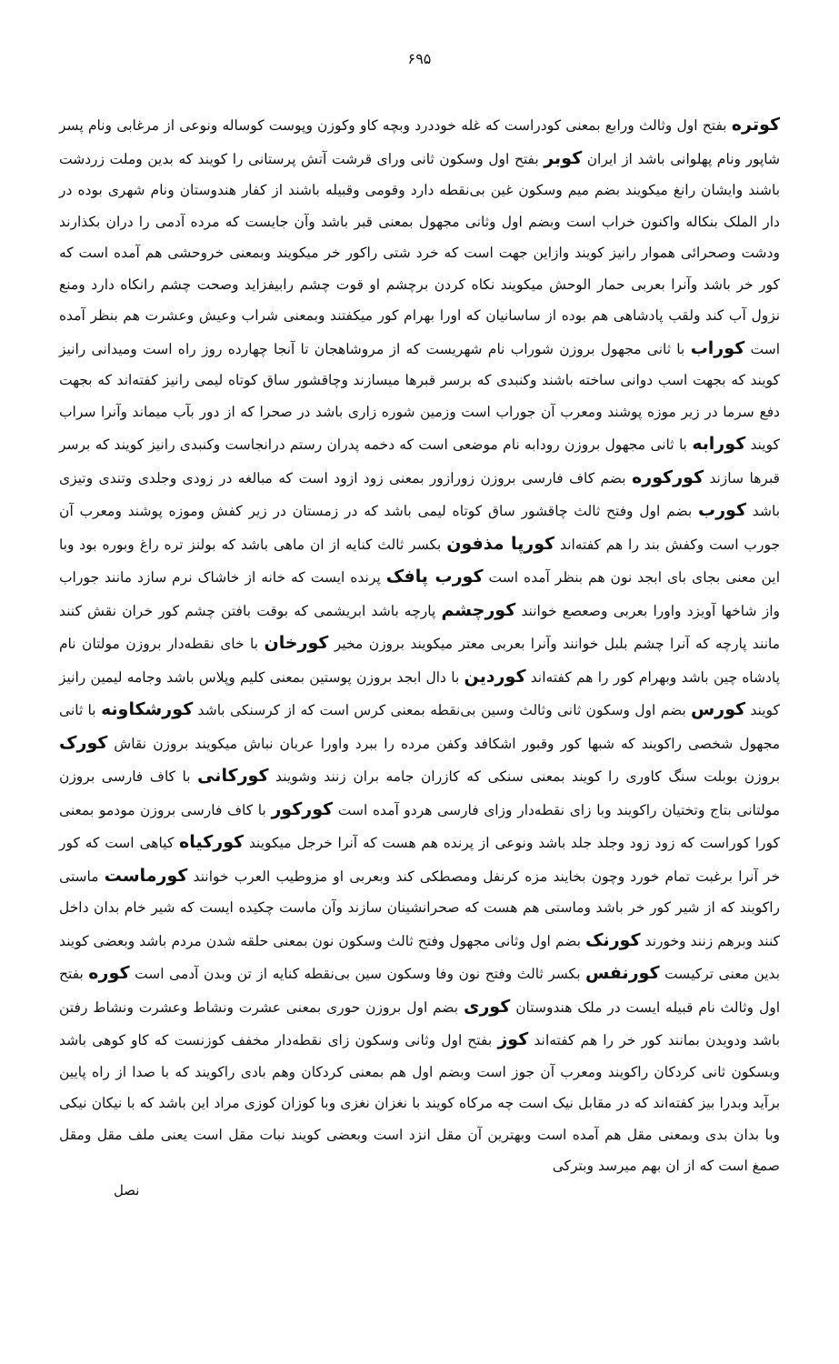۶۹۵
کوتره بفتح اول وثالث ورابع بمعنی کودراست که غله خوددرد وبچه کاو وکوزن وپوست کوساله ونوعی از مرغابی ونام پسر شاپور ونام پهلوانی باشد از ایران کوبر بفتح اول وسکون ثانی ورای قرشت آتش پرستانی را کویند که بدین وملت زردشت باشند وایشان رانغ میکویند بضم میم وسکون غین بی‌نقطه دارد وقومی وقبیله باشند از کفار هندوستان ونام شهری بوده در دار الملک بنکاله واکنون خراب است وبضم اول وثانی مجهول بمعنی قبر باشد وآن جایست که مرده آدمی را دران بکذارند ودشت وصحرائی هموار رانیز کویند وازاین جهت است که خرد شتی راکور خر میکویند وبمعنی خروحشی هم آمده است که کور خر باشد وآنرا بعربی حمار الوحش میکویند نکاه کردن برچشم او قوت چشم رابیفزاید وصحت چشم رانکاه دارد ومنع نزول آب کند ولقب پادشاهی هم بوده از ساسانیان که اورا بهرام کور میکفتند وبمعنی شراب وعیش وعشرت هم بنظر آمده است کوراب با ثانی مجهول بروزن شوراب نام شهریست که از مروشاهجان تا آنجا چهارده روز راه است ومیدانی رانیز کویند که بجهت اسب دوانی ساخته باشند وکنبدی که برسر قبرها میسازند وچاقشور ساق کوتاه لیمی رانیز کفته‌اند که بجهت دفع سرما در زیر موزه پوشند ومعرب آن جوراب است وزمین شوره زاری باشد در صحرا که از دور بآب میماند وآنرا سراب کویند کورابه با ثانی مجهول بروزن رودابه نام موضعی است که دخمه پدران رستم درانجاست وکنبدی رانیز کویند که برسر قبرها سازند کورکوره بضم کاف فارسی بروزن زورازور بمعنی زود ازود است که مبالغه در زودی وجلدی وتندی وتیزی باشد کورب بضم اول وفتح ثالث چاقشور ساق کوتاه لیمی باشد که در زمستان در زیر کفش وموزه پوشند ومعرب آن جورب است وکفش بند را هم کفته‌اند کورپا مذفون بکسر ثالث کنایه از ان ماهی باشد که بولنز تره راغ وبوره بود وبا این معنی بجای بای ابجد نون هم بنظر آمده است کورب پافک پرنده ایست که خانه از خاشاک نرم سازد مانند جوراب واز شاخها آویزد واورا بعربی وصعصع خوانند کورچشم پارچه باشد ابریشمی که بوقت بافتن چشم کور خران نقش کنند مانند پارچه که آنرا چشم بلبل خوانند وآنرا بعربی معتر میکویند بروزن مخیر کورخان با خای نقطه‌دار بروزن مولتان نام پادشاه چین باشد وبهرام کور را هم کفته‌اند کوردین با دال ابجد بروزن پوستین بمعنی کلیم وپلاس باشد وجامه لیمین رانیز کویند کورس بضم اول وسکون ثانی وثالث وسین بی‌نقطه بمعنی کرس است که از کرسنکی باشد کورشکاونه با ثانی مجهول شخصی راکویند که شبها کور وقبور اشکافد وکفن مرده را ببرد واورا عربان نباش میکویند بروزن نقاش کورک بروزن بوبلت سنگ کاوری را کویند بمعنی سنکی که کازران جامه بران زنند وشویند کورکانی با کاف فارسی بروزن مولتانی بتاج وتختیان راکویند وبا زای نقطه‌دار وزای فارسی هردو آمده است کورکور با کاف فارسی بروزن مودمو بمعنی کورا کوراست که زود زود وجلد جلد باشد ونوعی از پرنده هم هست که آنرا خرجل میکویند کورکیاه کیاهی است که کور خر آنرا برغبت تمام خورد وچون بخایند مزه کرنفل ومصطکی کند وبعربی او مزوطیب العرب خوانند کورماست ماستی راکویند که از شیر کور خر باشد وماستی هم هست که صحرانشینان سازند وآن ماست چکیده ایست که شیر خام بدان داخل کنند وبرهم زنند وخورند کورنک بضم اول وثانی مجهول وفتح ثالث وسکون نون بمعنی حلقه شدن مردم باشد وبعضی کویند بدین معنی ترکیست کورنفس بکسر ثالث وفتح نون وفا وسکون سین بی‌نقطه کنایه از تن وبدن آدمی است کوره بفتح اول وثالث نام قبیله ایست در ملک هندوستان کوری بضم اول بروزن حوری بمعنی عشرت ونشاط وعشرت ونشاط رفتن باشد ودویدن بمانند کور خر را هم کفته‌اند کوز بفتح اول وثانی وسکون زای نقطه‌دار مخفف کوزنست که کاو کوهی باشد وبسکون ثانی کردکان راکویند ومعرب آن جوز است وبضم اول هم بمعنی کردکان وهم بادی راکویند که با صدا از راه پایین برآید وبدرا بیز کفته‌اند که در مقابل نیک است چه مرکاه کویند با نغزان نغزی وبا کوزان کوزی مراد این باشد که با نیکان نیکی وبا بدان بدی وبمعنی مقل هم آمده است وبهترین آن مقل انزد است وبعضی کویند نبات مقل است یعنی ملف مقل ومقل صمغ است که از ان بهم میرسد وبترکی
نصل